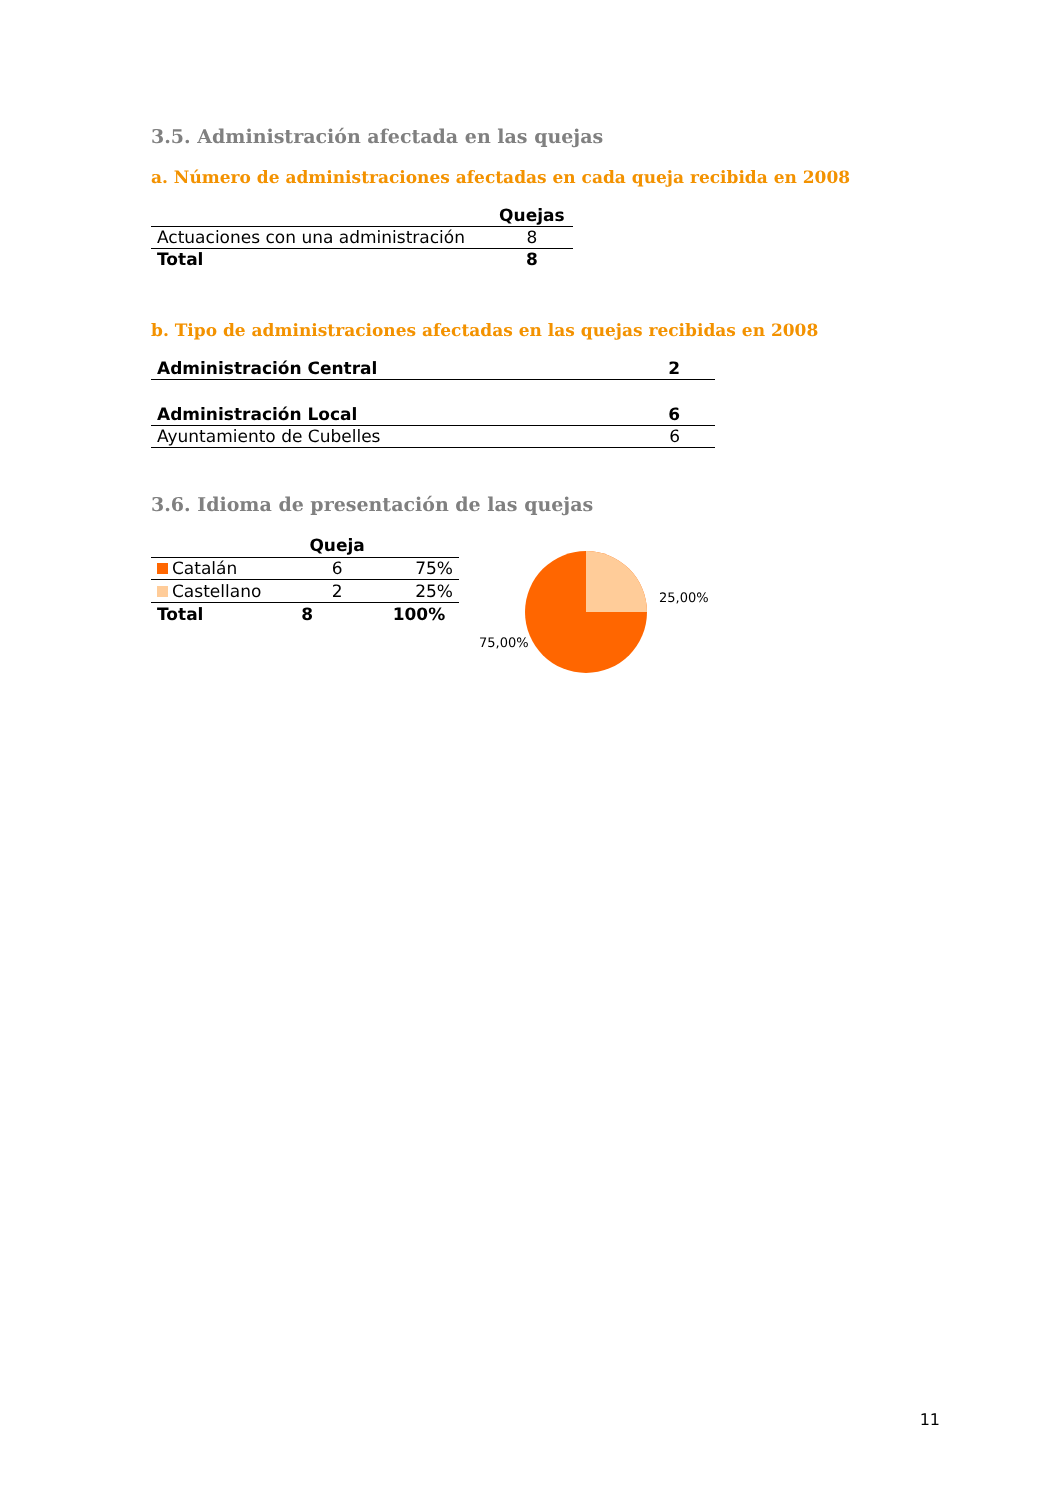3.5. Administración afectada en las quejas
a. Número de administraciones afectadas en cada queja recibida en 2008
| | Quejas |
| --- | --- |
| Actuaciones con una administración | 8 |
| Total | 8 |
b. Tipo de administraciones afectadas en las quejas recibidas en 2008
| Administración Central | 2 |
| Administración Local | 6 |
| Ayuntamiento de Cubelles | 6 |
3.6. Idioma de presentación de las quejas
| | Queja | |
| --- | --- | --- |
| Catalán | 6 | 75% |
| Castellano | 2 | 25% |
| Total | 8 | 100% |
25,00%
75,00%
11